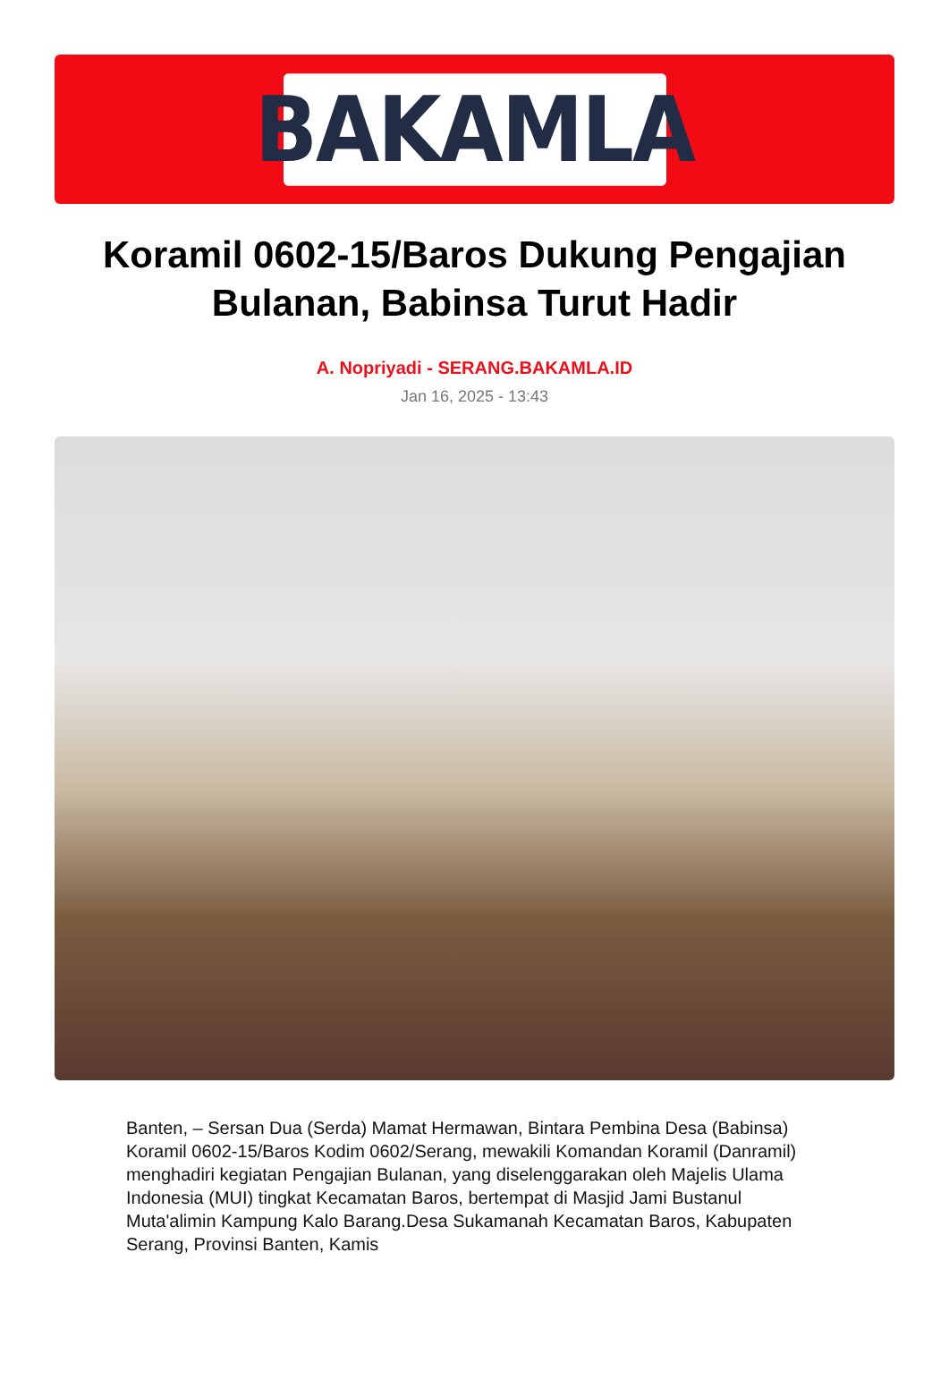BAKAMLA
Koramil 0602-15/Baros Dukung Pengajian Bulanan, Babinsa Turut Hadir
A. Nopriyadi - SERANG.BAKAMLA.ID
Jan 16, 2025 - 13:43
Banten, – Sersan Dua (Serda) Mamat Hermawan, Bintara Pembina Desa (Babinsa) Koramil 0602-15/Baros Kodim 0602/Serang, mewakili Komandan Koramil (Danramil) menghadiri kegiatan Pengajian Bulanan, yang diselenggarakan oleh Majelis Ulama Indonesia (MUI) tingkat Kecamatan Baros, bertempat di Masjid Jami Bustanul Muta'alimin Kampung Kalo Barang.Desa Sukamanah Kecamatan Baros, Kabupaten Serang, Provinsi Banten, Kamis